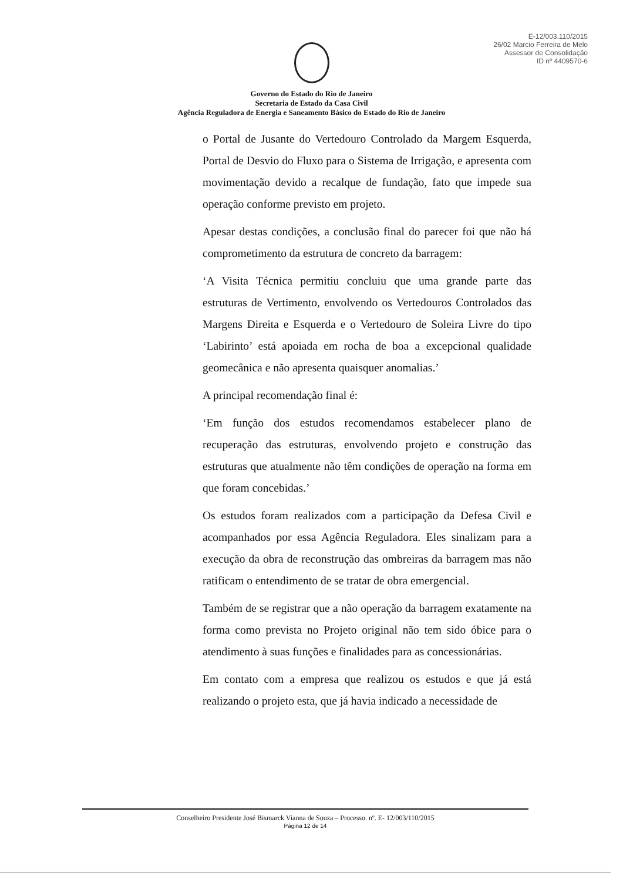E-12/003.110/2015
26/02 Marcio Ferreira de Melo
Assessor de Consolidação
ID nº 4409570-6
Governo do Estado do Rio de Janeiro
Secretaria de Estado da Casa Civil
Agência Reguladora de Energia e Saneamento Básico do Estado do Rio de Janeiro
o Portal de Jusante do Vertedouro Controlado da Margem Esquerda, Portal de Desvio do Fluxo para o Sistema de Irrigação, e apresenta com movimentação devido a recalque de fundação, fato que impede sua operação conforme previsto em projeto.
Apesar destas condições, a conclusão final do parecer foi que não há comprometimento da estrutura de concreto da barragem:
‘A Visita Técnica permitiu concluiu que uma grande parte das estruturas de Vertimento, envolvendo os Vertedouros Controlados das Margens Direita e Esquerda e o Vertedouro de Soleira Livre do tipo ‘Labirinto’ está apoiada em rocha de boa a excepcional qualidade geomecânica e não apresenta quaisquer anomalias.’
A principal recomendação final é:
‘Em função dos estudos recomendamos estabelecer plano de recuperação das estruturas, envolvendo projeto e construção das estruturas que atualmente não têm condições de operação na forma em que foram concebidas.’
Os estudos foram realizados com a participação da Defesa Civil e acompanhados por essa Agência Reguladora. Eles sinalizam para a execução da obra de reconstrução das ombreiras da barragem mas não ratificam o entendimento de se tratar de obra emergencial.
Também de se registrar que a não operação da barragem exatamente na forma como prevista no Projeto original não tem sido óbice para o atendimento à suas funções e finalidades para as concessionárias.
Em contato com a empresa que realizou os estudos e que já está realizando o projeto esta, que já havia indicado a necessidade de
Conselheiro Presidente José Bismarck Vianna de Souza – Processo. nº. E- 12/003/110/2015
Página 12 de 14